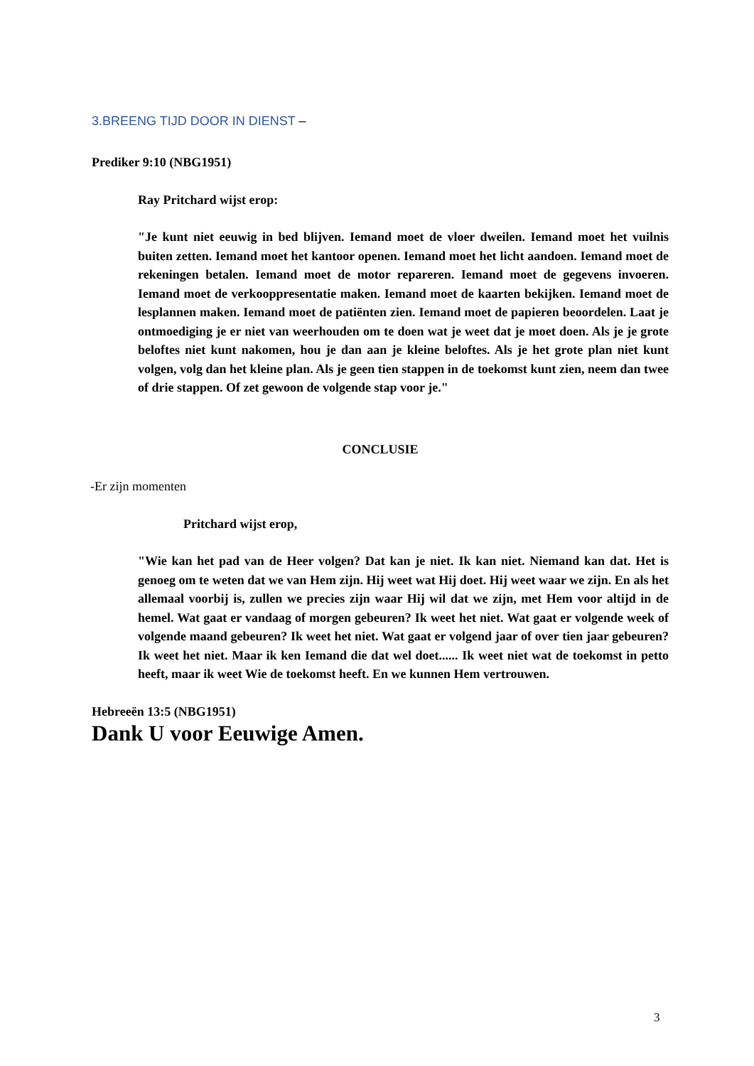3.BREENG TIJD DOOR IN DIENST –
Prediker 9:10 (NBG1951)
Ray Pritchard wijst erop:
"Je kunt niet eeuwig in bed blijven. Iemand moet de vloer dweilen. Iemand moet het vuilnis buiten zetten. Iemand moet het kantoor openen. Iemand moet het licht aandoen. Iemand moet de rekeningen betalen. Iemand moet de motor repareren. Iemand moet de gegevens invoeren. Iemand moet de verkooppresentatie maken. Iemand moet de kaarten bekijken. Iemand moet de lesplannen maken. Iemand moet de patiënten zien. Iemand moet de papieren beoordelen. Laat je ontmoediging je er niet van weerhouden om te doen wat je weet dat je moet doen. Als je je grote beloftes niet kunt nakomen, hou je dan aan je kleine beloftes. Als je het grote plan niet kunt volgen, volg dan het kleine plan. Als je geen tien stappen in de toekomst kunt zien, neem dan twee of drie stappen. Of zet gewoon de volgende stap voor je."
CONCLUSIE
-Er zijn momenten
Pritchard wijst erop,
"Wie kan het pad van de Heer volgen? Dat kan je niet. Ik kan niet. Niemand kan dat. Het is genoeg om te weten dat we van Hem zijn. Hij weet wat Hij doet. Hij weet waar we zijn. En als het allemaal voorbij is, zullen we precies zijn waar Hij wil dat we zijn, met Hem voor altijd in de hemel. Wat gaat er vandaag of morgen gebeuren? Ik weet het niet. Wat gaat er volgende week of volgende maand gebeuren? Ik weet het niet. Wat gaat er volgend jaar of over tien jaar gebeuren? Ik weet het niet. Maar ik ken Iemand die dat wel doet...... Ik weet niet wat de toekomst in petto heeft, maar ik weet Wie de toekomst heeft. En we kunnen Hem vertrouwen.
Hebreeën 13:5 (NBG1951)
Dank U voor Eeuwige Amen.
3